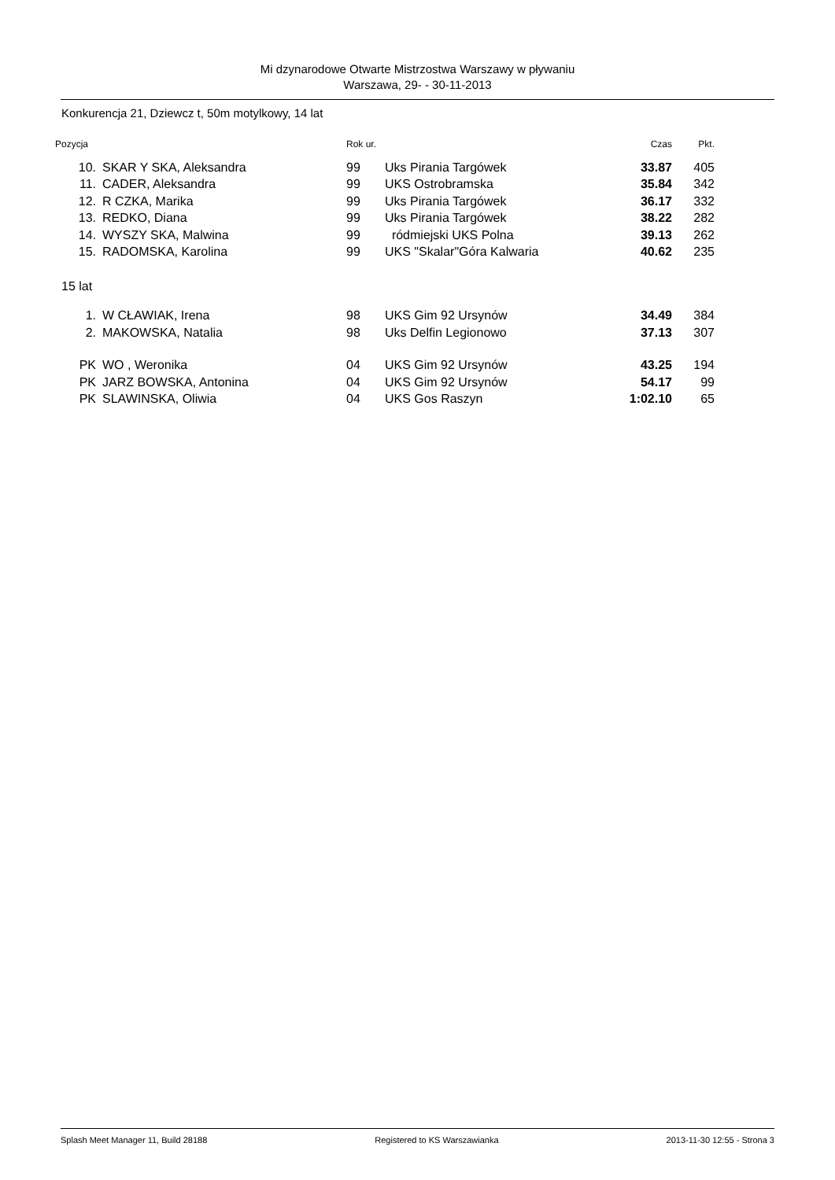Mi dzynarodowe Otwarte Mistrzostwa Warszawy w pływaniu
Warszawa, 29- - 30-11-2013
Konkurencja 21, Dziewcz t, 50m motylkowy, 14 lat
| Pozycja | | Rok ur. | | Czas | Pkt. |
| --- | --- | --- | --- | --- | --- |
| 10. | SKAR Y SKA, Aleksandra | 99 | Uks Pirania Targówek | 33.87 | 405 |
| 11. | CADER, Aleksandra | 99 | UKS Ostrobramska | 35.84 | 342 |
| 12. | R CZKA, Marika | 99 | Uks Pirania Targówek | 36.17 | 332 |
| 13. | REDKO, Diana | 99 | Uks Pirania Targówek | 38.22 | 282 |
| 14. | WYSZY SKA, Malwina | 99 | ródmiejski UKS Polna | 39.13 | 262 |
| 15. | RADOMSKA, Karolina | 99 | UKS "Skalar"Góra Kalwaria | 40.62 | 235 |
| 15 lat | | | | | |
| 1. | W CŁAWIAK, Irena | 98 | UKS Gim 92 Ursynów | 34.49 | 384 |
| 2. | MAKOWSKA, Natalia | 98 | Uks Delfin Legionowo | 37.13 | 307 |
| PK | WO , Weronika | 04 | UKS Gim 92 Ursynów | 43.25 | 194 |
| PK | JARZ BOWSKA, Antonina | 04 | UKS Gim 92 Ursynów | 54.17 | 99 |
| PK | SLAWINSKA, Oliwia | 04 | UKS Gos Raszyn | 1:02.10 | 65 |
Splash Meet Manager 11, Build 28188 Registered to KS Warszawianka 2013-11-30 12:55 - Strona 3